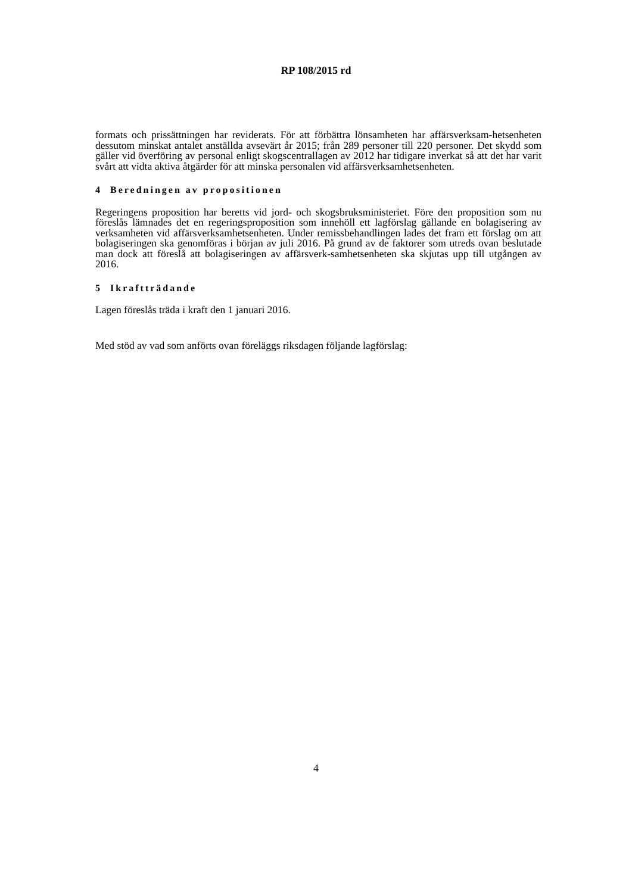RP 108/2015 rd
formats och prissättningen har reviderats. För att förbättra lönsamheten har affärsverksam-hetsenheten dessutom minskat antalet anställda avsevärt år 2015; från 289 personer till 220 personer. Det skydd som gäller vid överföring av personal enligt skogscentrallagen av 2012 har tidigare inverkat så att det har varit svårt att vidta aktiva åtgärder för att minska personalen vid affärsverksamhetsenheten.
4 Beredningen av propositionen
Regeringens proposition har beretts vid jord- och skogsbruksministeriet. Före den proposition som nu föreslås lämnades det en regeringsproposition som innehöll ett lagförslag gällande en bolagisering av verksamheten vid affärsverksamhetsenheten. Under remissbehandlingen lades det fram ett förslag om att bolagiseringen ska genomföras i början av juli 2016. På grund av de faktorer som utreds ovan beslutade man dock att föreslå att bolagiseringen av affärsverk-samhetsenheten ska skjutas upp till utgången av 2016.
5 Ikraftträdande
Lagen föreslås träda i kraft den 1 januari 2016.
Med stöd av vad som anförts ovan föreläggs riksdagen följande lagförslag:
4